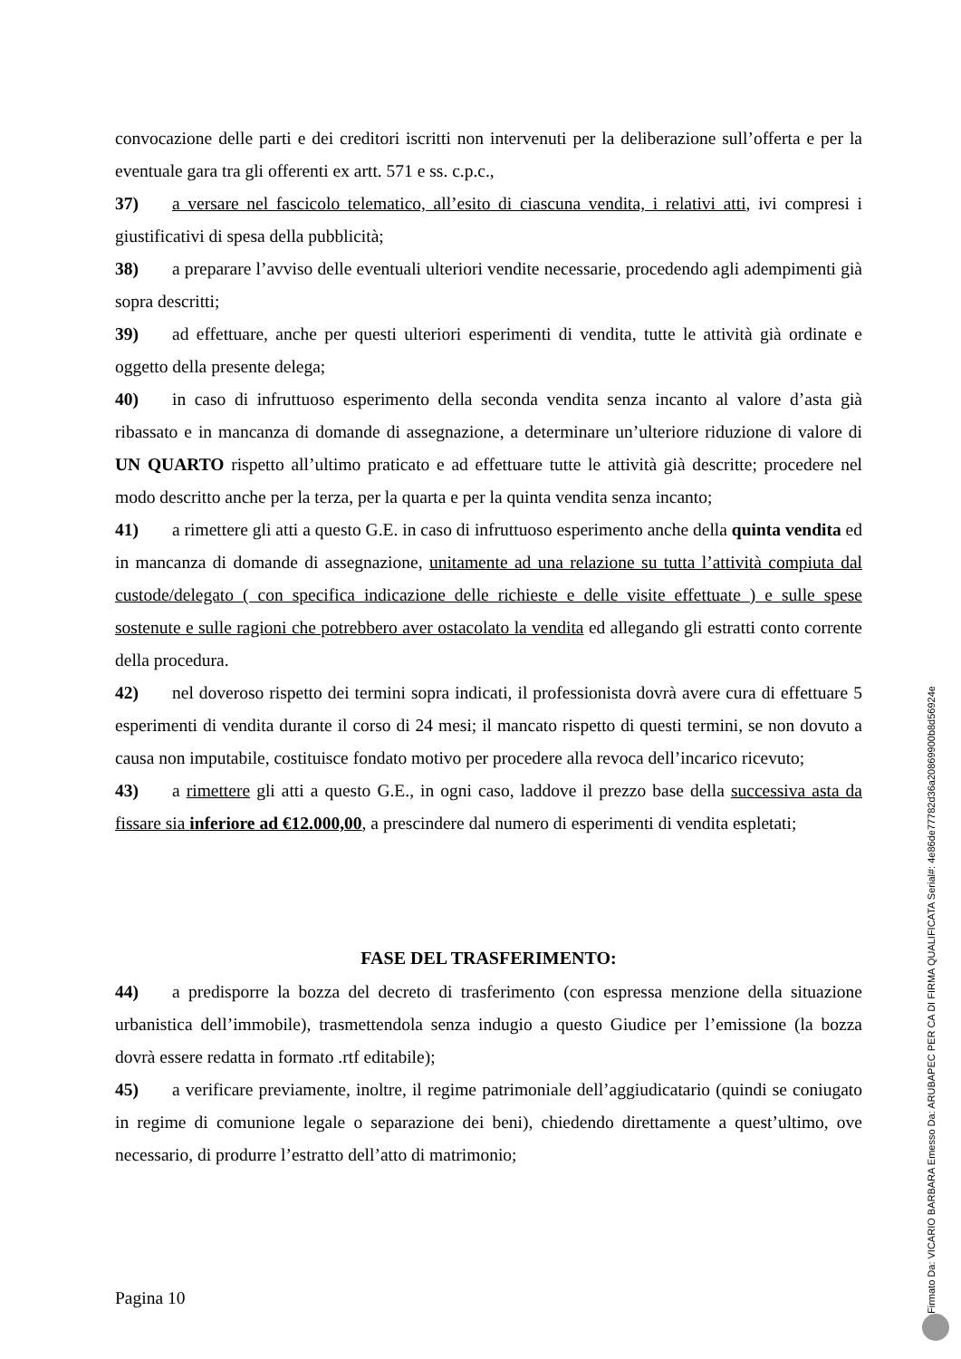convocazione delle parti e dei creditori iscritti non intervenuti per la deliberazione sull’offerta e per la eventuale gara tra gli offerenti ex artt. 571 e ss. c.p.c.,
37) a versare nel fascicolo telematico, all’esito di ciascuna vendita, i relativi atti, ivi compresi i giustificativi di spesa della pubblicità;
38) a preparare l’avviso delle eventuali ulteriori vendite necessarie, procedendo agli adempimenti già sopra descritti;
39) ad effettuare, anche per questi ulteriori esperimenti di vendita, tutte le attività già ordinate e oggetto della presente delega;
40) in caso di infruttuoso esperimento della seconda vendita senza incanto al valore d’asta già ribassato e in mancanza di domande di assegnazione, a determinare un’ulteriore riduzione di valore di UN QUARTO rispetto all’ultimo praticato e ad effettuare tutte le attività già descritte; procedere nel modo descritto anche per la terza, per la quarta e per la quinta vendita senza incanto;
41) a rimettere gli atti a questo G.E. in caso di infruttuoso esperimento anche della quinta vendita ed in mancanza di domande di assegnazione, unitamente ad una relazione su tutta l’attività compiuta dal custode/delegato ( con specifica indicazione delle richieste e delle visite effettuate ) e sulle spese sostenute e sulle ragioni che potrebbero aver ostacolato la vendita ed allegando gli estratti conto corrente della procedura.
42) nel doveroso rispetto dei termini sopra indicati, il professionista dovrà avere cura di effettuare 5 esperimenti di vendita durante il corso di 24 mesi; il mancato rispetto di questi termini, se non dovuto a causa non imputabile, costituisce fondato motivo per procedere alla revoca dell’incarico ricevuto;
43) a rimettere gli atti a questo G.E., in ogni caso, laddove il prezzo base della successiva asta da fissare sia inferiore ad €12.000,00, a prescindere dal numero di esperimenti di vendita espletati;
FASE DEL TRASFERIMENTO:
44) a predisporre la bozza del decreto di trasferimento (con espressa menzione della situazione urbanistica dell’immobile), trasmettendola senza indugio a questo Giudice per l’emissione (la bozza dovrà essere redatta in formato .rtf editabile);
45) a verificare previamente, inoltre, il regime patrimoniale dell’aggiudicatario (quindi se coniugato in regime di comunione legale o separazione dei beni), chiedendo direttamente a quest’ultimo, ove necessario, di produrre l’estratto dell’atto di matrimonio;
Pagina 10
Firmato Da: VICARIO BARBARA Emesso Da: ARUBAPEC PER CA DI FIRMA QUALIFICATA Serial#: 4e86de77782d36a20869900b8d56924e